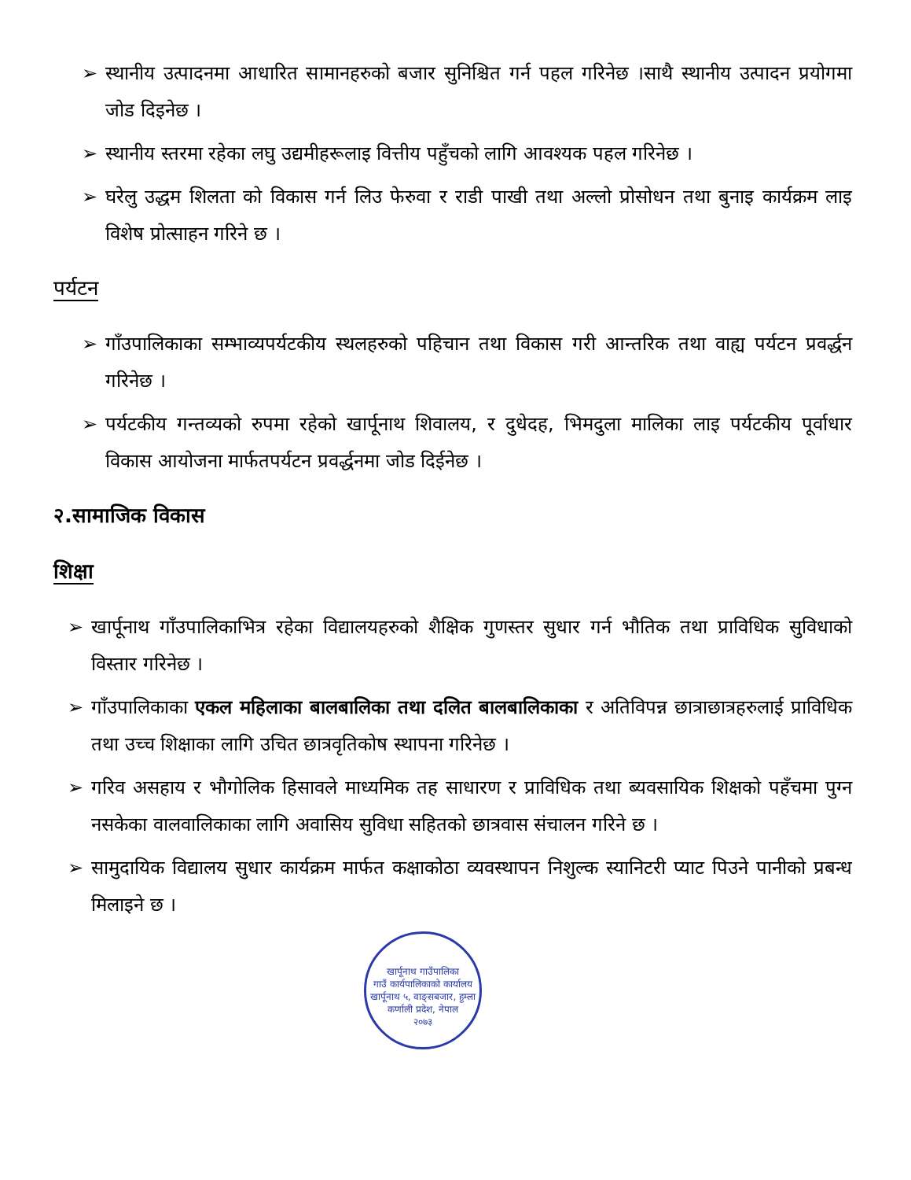➢ स्थानीय उत्पादनमा आधारित सामानहरुको बजार सुनिश्चित गर्न पहल गरिनेछ ।साथै स्थानीय उत्पादन प्रयोगमा जोड दिइनेछ ।
➢ स्थानीय स्तरमा रहेका लघु उद्यमीहरूलाइ वित्तीय पहुँचको लागि आवश्यक पहल गरिनेछ ।
➢ घरेलु उद्धम शिलता को विकास गर्न लिउ फेरुवा र राडी पाखी तथा अल्लो प्रोसोधन तथा बुनाइ कार्यक्रम लाइ विशेष प्रोत्साहन गरिने छ ।
पर्यटन
➢ गाँउपालिकाका सम्भाव्यपर्यटकीय स्थलहरुको पहिचान तथा विकास गरी आन्तरिक तथा वाह्य पर्यटन प्रवर्द्धन गरिनेछ ।
➢ पर्यटकीय गन्तव्यको रुपमा रहेको खार्पूनाथ शिवालय, र दुधेदह, भिमदुला मालिका लाइ पर्यटकीय पूर्वाधार विकास आयोजना मार्फतपर्यटन प्रवर्द्धनमा जोड दिईनेछ ।
२.सामाजिक विकास
शिक्षा
➢ खार्पूनाथ गाँउपालिकाभित्र रहेका विद्यालयहरुको शैक्षिक गुणस्तर सुधार गर्न भौतिक तथा प्राविधिक सुविधाको विस्तार गरिनेछ ।
➢ गाँउपालिकाका एकल महिलाका बालबालिका तथा दलित बालबालिकाका र अतिविपन्न छात्राछात्रहरुलाई प्राविधिक तथा उच्च शिक्षाका लागि उचित छात्रवृतिकोष स्थापना गरिनेछ ।
➢ गरिव असहाय र भौगोलिक हिसावले माध्यमिक तह साधारण र प्राविधिक तथा ब्यवसायिक शिक्षको पहँचमा पुग्न नसकेका वालवालिकाका लागि अवासिय सुविधा सहितको छात्रवास संचालन गरिने छ ।
➢ सामुदायिक विद्यालय सुधार कार्यक्रम मार्फत कक्षाकोठा व्यवस्थापन निशुल्क स्यानिटरी प्याट पिउने पानीको प्रबन्ध मिलाइने छ ।
खार्पूनाथ गाउँपालिका
गाउँ कार्यपालिकाको कार्यालय
खार्पूनाथ ५, वाङ्सबजार, हुम्ला
कर्णाली प्रदेश, नेपाल
२०७३